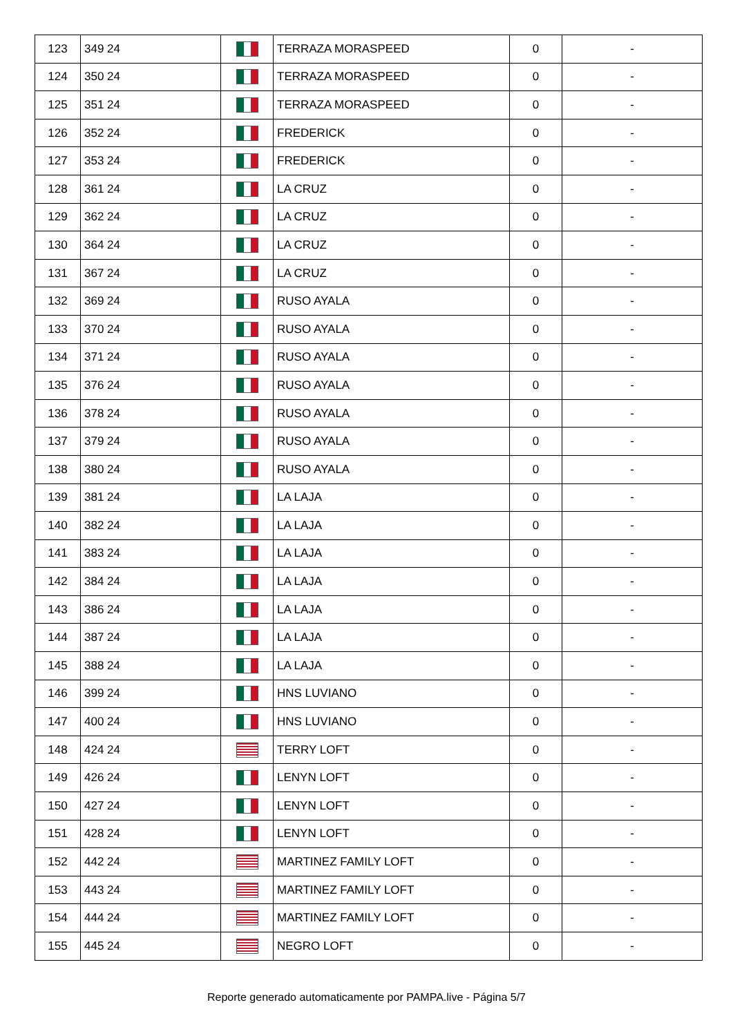| 123 | 349 24 | | TERRAZA MORASPEED | 0 | - |
| 124 | 350 24 | | TERRAZA MORASPEED | 0 | - |
| 125 | 351 24 | | TERRAZA MORASPEED | 0 | - |
| 126 | 352 24 | | FREDERICK | 0 | - |
| 127 | 353 24 | | FREDERICK | 0 | - |
| 128 | 361 24 | | LA CRUZ | 0 | - |
| 129 | 362 24 | | LA CRUZ | 0 | - |
| 130 | 364 24 | | LA CRUZ | 0 | - |
| 131 | 367 24 | | LA CRUZ | 0 | - |
| 132 | 369 24 | | RUSO AYALA | 0 | - |
| 133 | 370 24 | | RUSO AYALA | 0 | - |
| 134 | 371 24 | | RUSO AYALA | 0 | - |
| 135 | 376 24 | | RUSO AYALA | 0 | - |
| 136 | 378 24 | | RUSO AYALA | 0 | - |
| 137 | 379 24 | | RUSO AYALA | 0 | - |
| 138 | 380 24 | | RUSO AYALA | 0 | - |
| 139 | 381 24 | | LA LAJA | 0 | - |
| 140 | 382 24 | | LA LAJA | 0 | - |
| 141 | 383 24 | | LA LAJA | 0 | - |
| 142 | 384 24 | | LA LAJA | 0 | - |
| 143 | 386 24 | | LA LAJA | 0 | - |
| 144 | 387 24 | | LA LAJA | 0 | - |
| 145 | 388 24 | | LA LAJA | 0 | - |
| 146 | 399 24 | | HNS LUVIANO | 0 | - |
| 147 | 400 24 | | HNS LUVIANO | 0 | - |
| 148 | 424 24 | | TERRY LOFT | 0 | - |
| 149 | 426 24 | | LENYN LOFT | 0 | - |
| 150 | 427 24 | | LENYN LOFT | 0 | - |
| 151 | 428 24 | | LENYN LOFT | 0 | - |
| 152 | 442 24 | | MARTINEZ FAMILY LOFT | 0 | - |
| 153 | 443 24 | | MARTINEZ FAMILY LOFT | 0 | - |
| 154 | 444 24 | | MARTINEZ FAMILY LOFT | 0 | - |
| 155 | 445 24 | | NEGRO LOFT | 0 | - |
Reporte generado automaticamente por PAMPA.live - Página 5/7